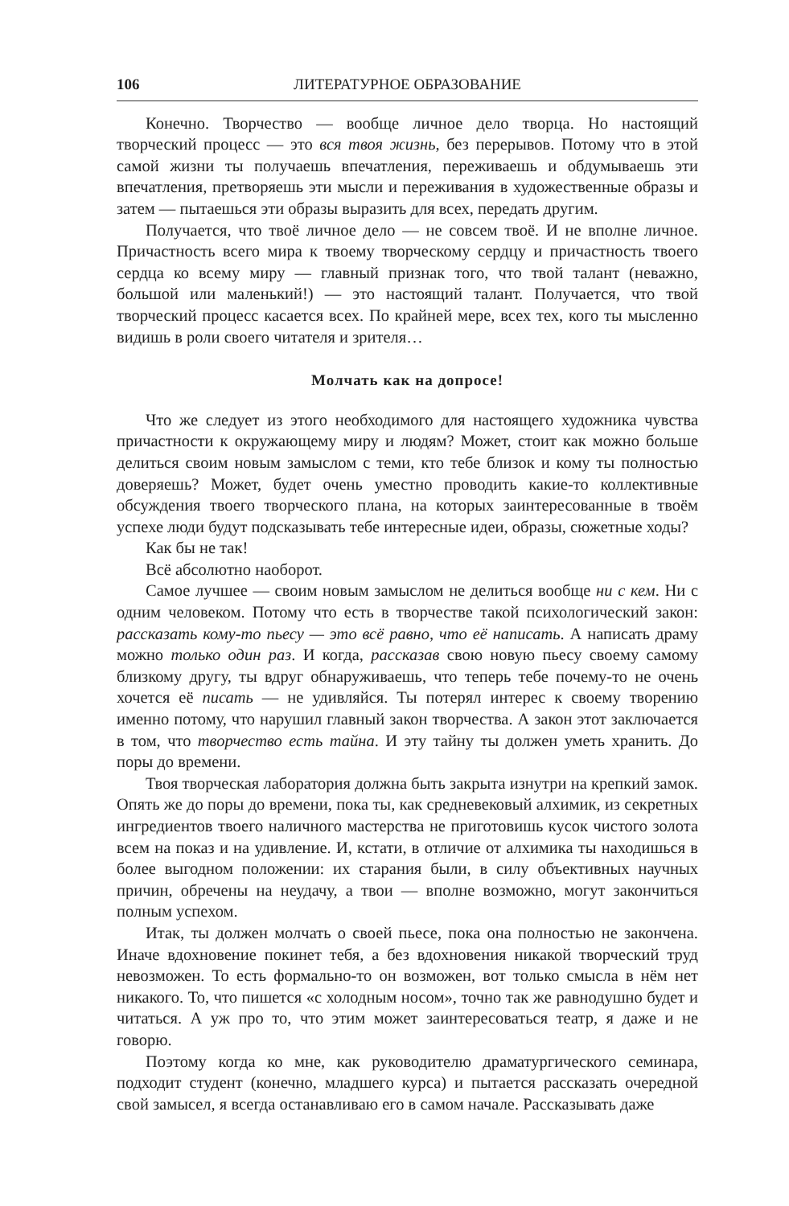106 ЛИТЕРАТУРНОЕ ОБРАЗОВАНИЕ
Конечно. Творчество — вообще личное дело творца. Но настоящий творческий процесс — это вся твоя жизнь, без перерывов. Потому что в этой самой жизни ты получаешь впечатления, переживаешь и обдумываешь эти впечатления, претворяешь эти мысли и переживания в художественные образы и затем — пытаешься эти образы выразить для всех, передать другим.
Получается, что твоё личное дело — не совсем твоё. И не вполне личное. Причастность всего мира к твоему творческому сердцу и причастность твоего сердца ко всему миру — главный признак того, что твой талант (неважно, большой или маленький!) — это настоящий талант. Получается, что твой творческий процесс касается всех. По крайней мере, всех тех, кого ты мысленно видишь в роли своего читателя и зрителя…
Молчать как на допросе!
Что же следует из этого необходимого для настоящего художника чувства причастности к окружающему миру и людям? Может, стоит как можно больше делиться своим новым замыслом с теми, кто тебе близок и кому ты полностью доверяешь? Может, будет очень уместно проводить какие-то коллективные обсуждения твоего творческого плана, на которых заинтересованные в твоём успехе люди будут подсказывать тебе интересные идеи, образы, сюжетные ходы?
Как бы не так!
Всё абсолютно наоборот.
Самое лучшее — своим новым замыслом не делиться вообще ни с кем. Ни с одним человеком. Потому что есть в творчестве такой психологический закон: рассказать кому-то пьесу — это всё равно, что её написать. А написать драму можно только один раз. И когда, рассказав свою новую пьесу своему самому близкому другу, ты вдруг обнаруживаешь, что теперь тебе почему-то не очень хочется её писать — не удивляйся. Ты потерял интерес к своему творению именно потому, что нарушил главный закон творчества. А закон этот заключается в том, что творчество есть тайна. И эту тайну ты должен уметь хранить. До поры до времени.
Твоя творческая лаборатория должна быть закрыта изнутри на крепкий замок. Опять же до поры до времени, пока ты, как средневековый алхимик, из секретных ингредиентов твоего наличного мастерства не приготовишь кусок чистого золота всем на показ и на удивление. И, кстати, в отличие от алхимика ты находишься в более выгодном положении: их старания были, в силу объективных научных причин, обречены на неудачу, а твои — вполне возможно, могут закончиться полным успехом.
Итак, ты должен молчать о своей пьесе, пока она полностью не закончена. Иначе вдохновение покинет тебя, а без вдохновения никакой творческий труд невозможен. То есть формально-то он возможен, вот только смысла в нём нет никакого. То, что пишется «с холодным носом», точно так же равнодушно будет и читаться. А уж про то, что этим может заинтересоваться театр, я даже и не говорю.
Поэтому когда ко мне, как руководителю драматургического семинара, подходит студент (конечно, младшего курса) и пытается рассказать очередной свой замысел, я всегда останавливаю его в самом начале. Рассказывать даже